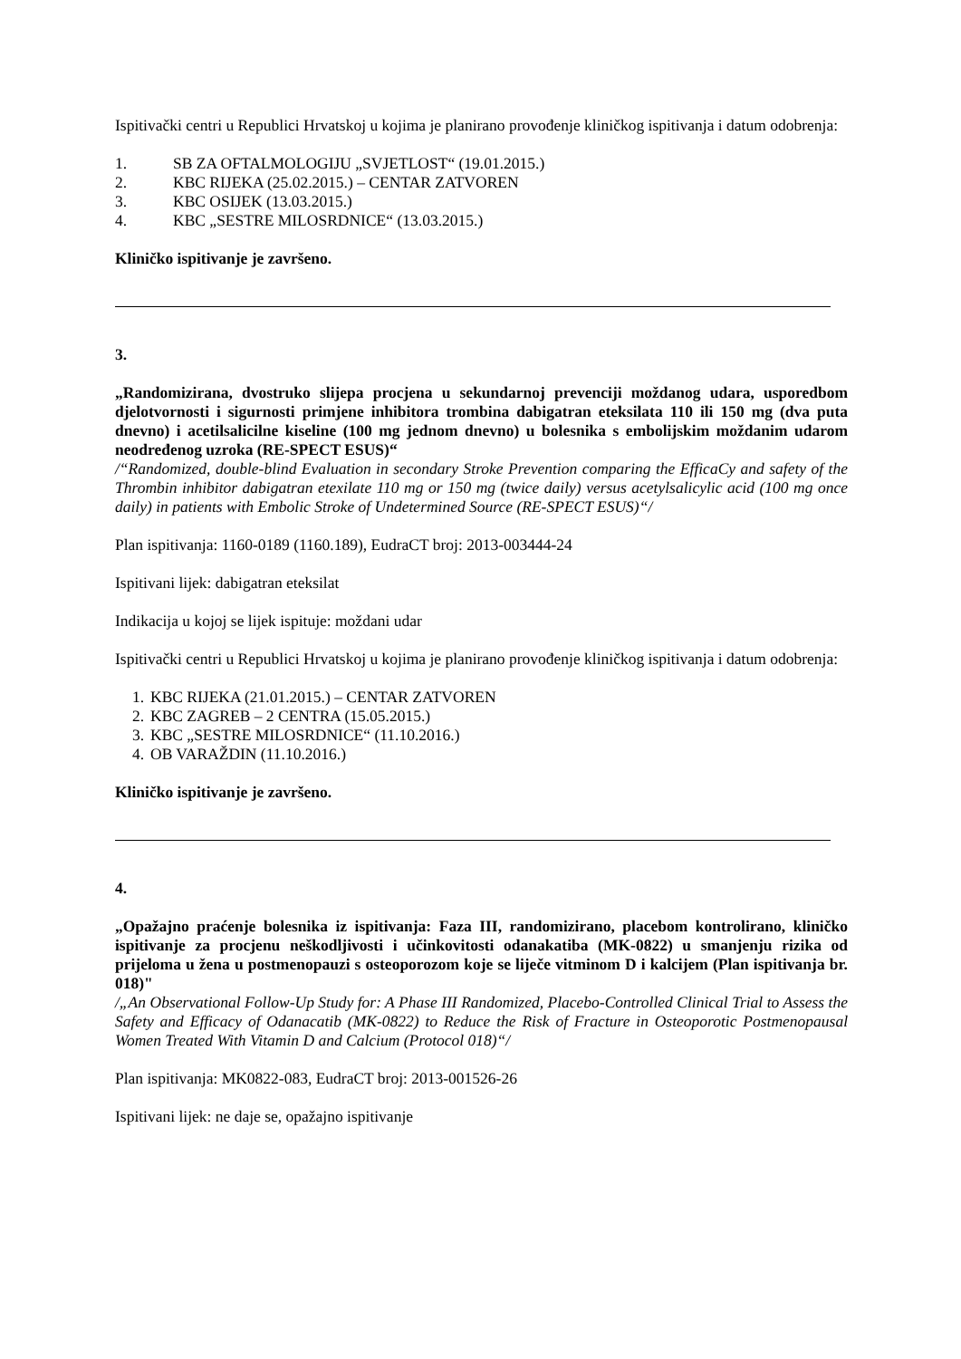Ispitivački centri u Republici Hrvatskoj u kojima je planirano provođenje kliničkog ispitivanja i datum odobrenja:
1. SB ZA OFTALMOLOGIJU „SVJETLOST“ (19.01.2015.)
2. KBC RIJEKA (25.02.2015.) – CENTAR ZATVOREN
3. KBC OSIJEK (13.03.2015.)
4. KBC „SESTRE MILOSRDNICE“ (13.03.2015.)
Kliničko ispitivanje je završeno.
3.
„Randomizirana, dvostruko slijepa procjena u sekundarnoj prevenciji moždanog udara, usporedbom djelotvornosti i sigurnosti primjene inhibitora trombina dabigatran eteksilata 110 ili 150 mg (dva puta dnevno) i acetilsalicilne kiseline (100 mg jednom dnevno) u bolesnika s embolijskim moždanim udarom neodređenog uzroka (RE-SPECT ESUS)“
/“Randomized, double-blind Evaluation in secondary Stroke Prevention comparing the EfficaCy and safety of the Thrombin inhibitor dabigatran etexilate 110 mg or 150 mg (twice daily) versus acetylsalicylic acid (100 mg once daily) in patients with Embolic Stroke of Undetermined Source (RE-SPECT ESUS)“/
Plan ispitivanja: 1160-0189 (1160.189), EudraCT broj: 2013-003444-24
Ispitivani lijek: dabigatran eteksilat
Indikacija u kojoj se lijek ispituje: moždani udar
Ispitivački centri u Republici Hrvatskoj u kojima je planirano provođenje kliničkog ispitivanja i datum odobrenja:
1. KBC RIJEKA (21.01.2015.) – CENTAR ZATVOREN
2. KBC ZAGREB – 2 CENTRA (15.05.2015.)
3. KBC „SESTRE MILOSRDNICE“ (11.10.2016.)
4. OB VARAŽDIN (11.10.2016.)
Kliničko ispitivanje je završeno.
4.
„Opažajno praćenje bolesnika iz ispitivanja: Faza III, randomizirano, placebom kontrolirano, kliničko ispitivanje za procjenu neškodljivosti i učinkovitosti odanakatiba (MK-0822) u smanjenju rizika od prijeloma u žena u postmenopauzi s osteoporozom koje se liječe vitminom D i kalcijem (Plan ispitivanja br. 018)"
/„An Observational Follow-Up Study for: A Phase III Randomized, Placebo-Controlled Clinical Trial to Assess the Safety and Efficacy of Odanacatib (MK-0822) to Reduce the Risk of Fracture in Osteoporotic Postmenopausal Women Treated With Vitamin D and Calcium (Protocol 018)“/
Plan ispitivanja: MK0822-083, EudraCT broj: 2013-001526-26
Ispitivani lijek: ne daje se, opažajno ispitivanje